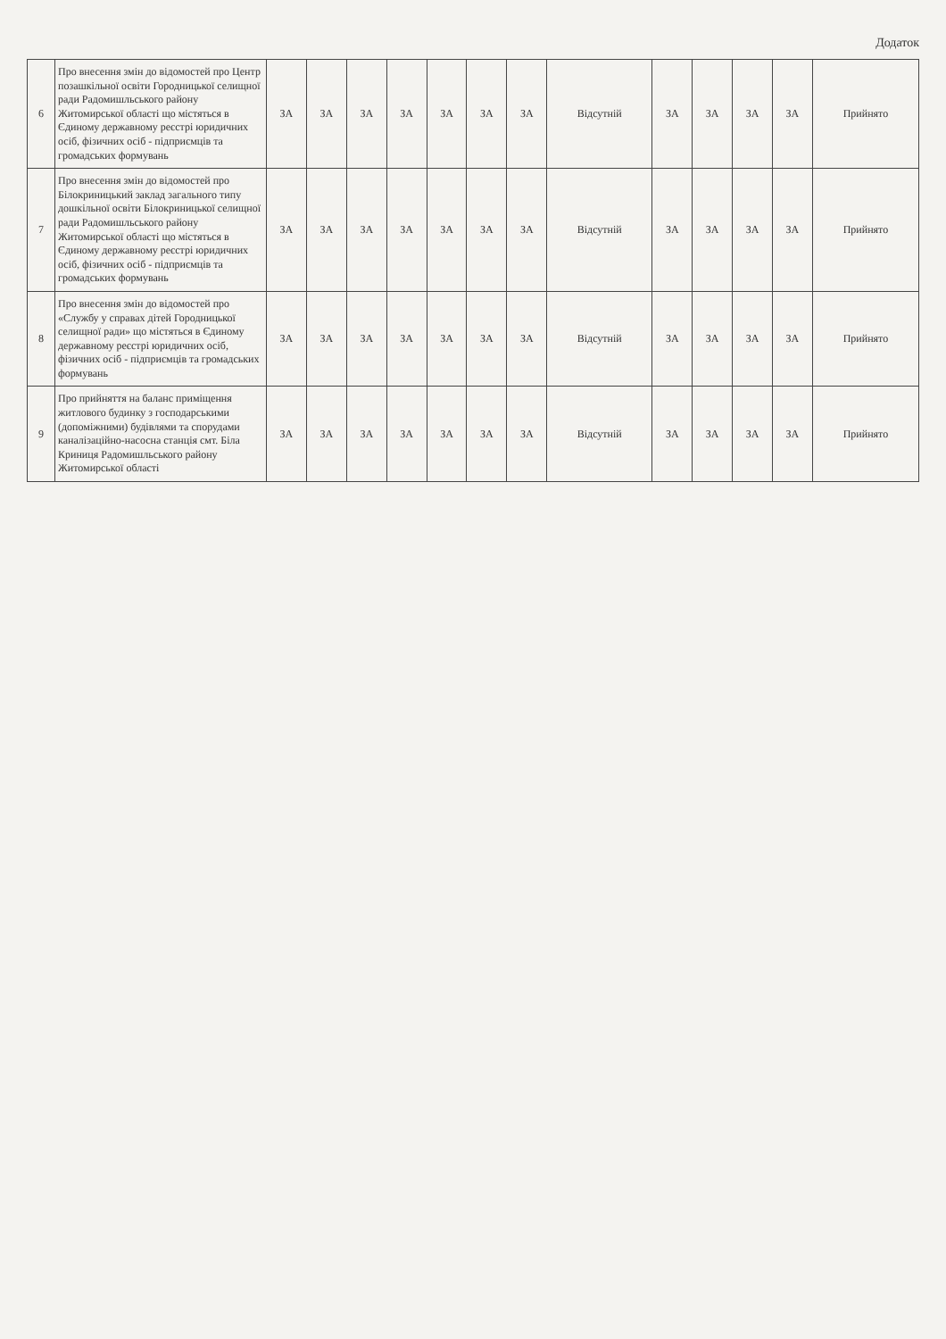Додаток
| 6 | Про внесення змін до відомостей про Центр позашкільної освіти Городницької селищної ради Радомишльського району Житомирської області що містяться в Єдиному державному реєстрі юридичних осіб, фізичних осіб - підприємців та громадських формувань | ЗА | ЗА | ЗА | ЗА | ЗА | ЗА | ЗА | Відсутній | ЗА | ЗА | ЗА | ЗА | Прийнято |
| 7 | Про внесення змін до відомостей про Білокриницький заклад загального типу дошкільної освіти Білокриницької селищної ради Радомишльського району Житомирської області що містяться в Єдиному державному реєстрі юридичних осіб, фізичних осіб - підприємців та громадських формувань | ЗА | ЗА | ЗА | ЗА | ЗА | ЗА | ЗА | Відсутній | ЗА | ЗА | ЗА | ЗА | Прийнято |
| 8 | Про внесення змін до відомостей про «Службу у справах дітей Городницької селищної ради» що містяться в Єдиному державному реєстрі юридичних осіб, фізичних осіб - підприємців та громадських формувань | ЗА | ЗА | ЗА | ЗА | ЗА | ЗА | ЗА | Відсутній | ЗА | ЗА | ЗА | ЗА | Прийнято |
| 9 | Про прийняття на баланс приміщення житлового будинку з господарськими (допоміжними) будівлями та спорудами каналізаційно-насосна станція смт. Біла Криниця Радомишльського району Житомирської області | ЗА | ЗА | ЗА | ЗА | ЗА | ЗА | ЗА | Відсутній | ЗА | ЗА | ЗА | ЗА | Прийнято |